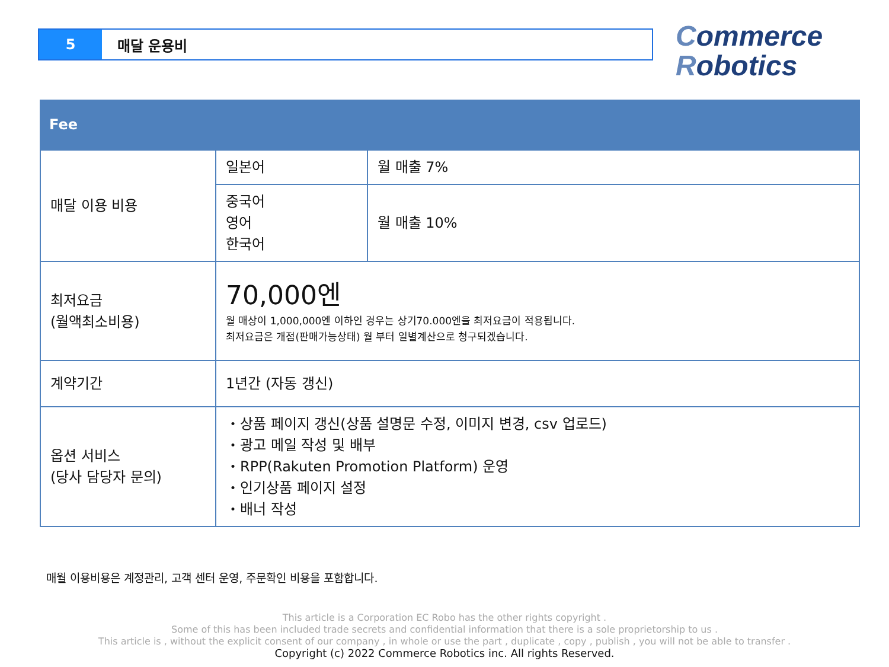5 매달 운용비
Commerce
Robotics
Fee
| 매달 이용 비용 | 일본어 | 월 매출 7% |
| | 중국어 영어 한국어 | 월 매출 10% |
| 최저요금 (월액최소비용) | 70,000엔 월 매상이 1,000,000엔 이하인 경우는 상기70.000엔을 최저요금이 적용됩니다. 최저요금은 개점(판매가능상태) 월 부터 일별계산으로 청구되겠습니다. | |
| 계약기간 | 1년간 (자동 갱신) | |
| 옵션 서비스 (당사 담당자 문의) | ・상품 페이지 갱신(상품 설명문 수정, 이미지 변경, csv 업로드) ・광고 메일 작성 및 배부 ・RPP(Rakuten Promotion Platform) 운영 ・인기상품 페이지 설정 ・배너 작성 | |
매월 이용비용은 계정관리, 고객 센터 운영, 주문확인 비용을 포함합니다.
This article is a Corporation EC Robo has the other rights copyright .
Some of this has been included trade secrets and confidential information that there is a sole proprietorship to us .
This article is , without the explicit consent of our company , in whole or use the part , duplicate , copy , publish , you will not be able to transfer .
Copyright (c) 2022 Commerce Robotics inc. All rights Reserved.